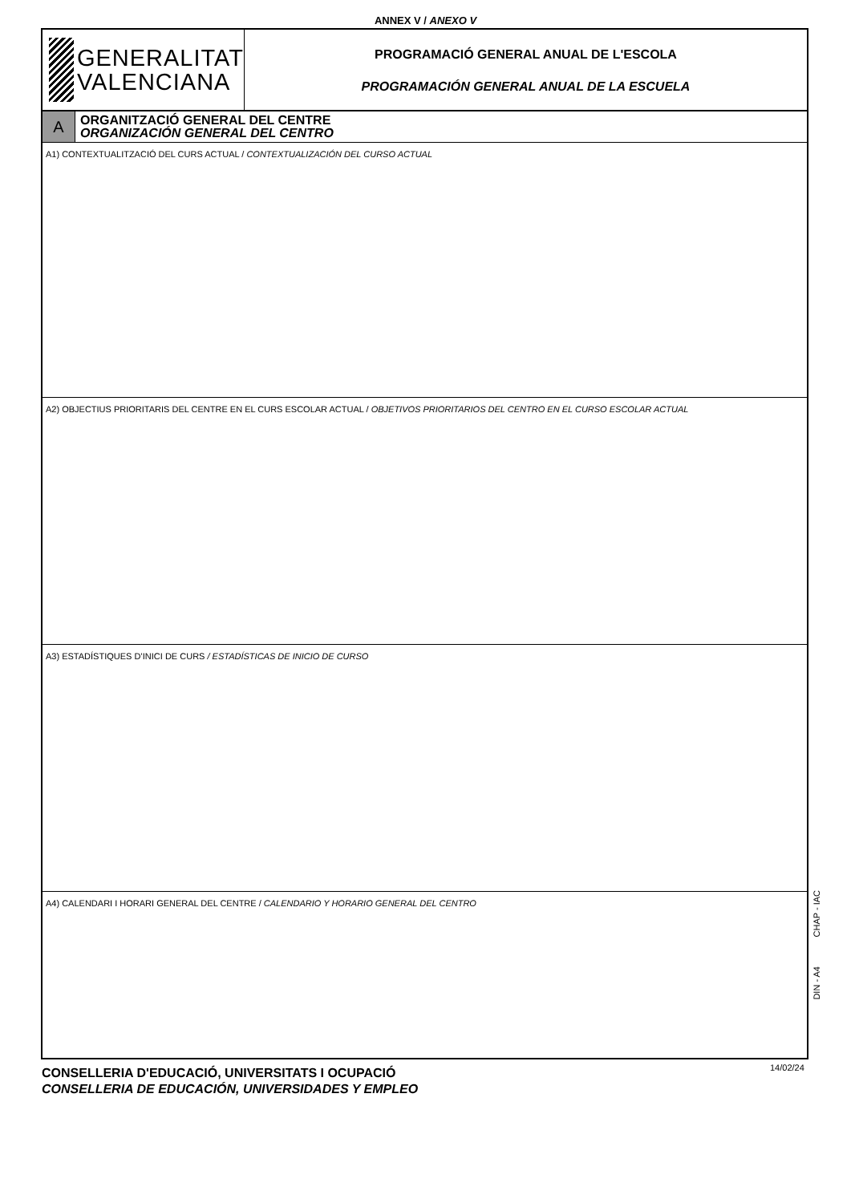ANNEX V / ANEXO V
GENERALITAT
VALENCIANA
PROGRAMACIÓ GENERAL ANUAL DE L'ESCOLA
PROGRAMACIÓN GENERAL ANUAL DE LA ESCUELA
A
ORGANITZACIÓ GENERAL DEL CENTRE
ORGANIZACIÓN GENERAL DEL CENTRO
A1) CONTEXTUALITZACIÓ DEL CURS ACTUAL / CONTEXTUALIZACIÓN DEL CURSO ACTUAL
A2) OBJECTIUS PRIORITARIS DEL CENTRE EN EL CURS ESCOLAR ACTUAL / OBJETIVOS PRIORITARIOS DEL CENTRO EN EL CURSO ESCOLAR ACTUAL
A3) ESTADÍSTIQUES D’INICI DE CURS / ESTADÍSTICAS DE INICIO DE CURSO
A4) CALENDARI I HORARI GENERAL DEL CENTRE / CALENDARIO Y HORARIO GENERAL DEL CENTRO
CHAP - IAC
DIN - A4
CONSELLERIA D'EDUCACIÓ, UNIVERSITATS I OCUPACIÓ
CONSELLERIA DE EDUCACIÓN, UNIVERSIDADES Y EMPLEO
14/02/24